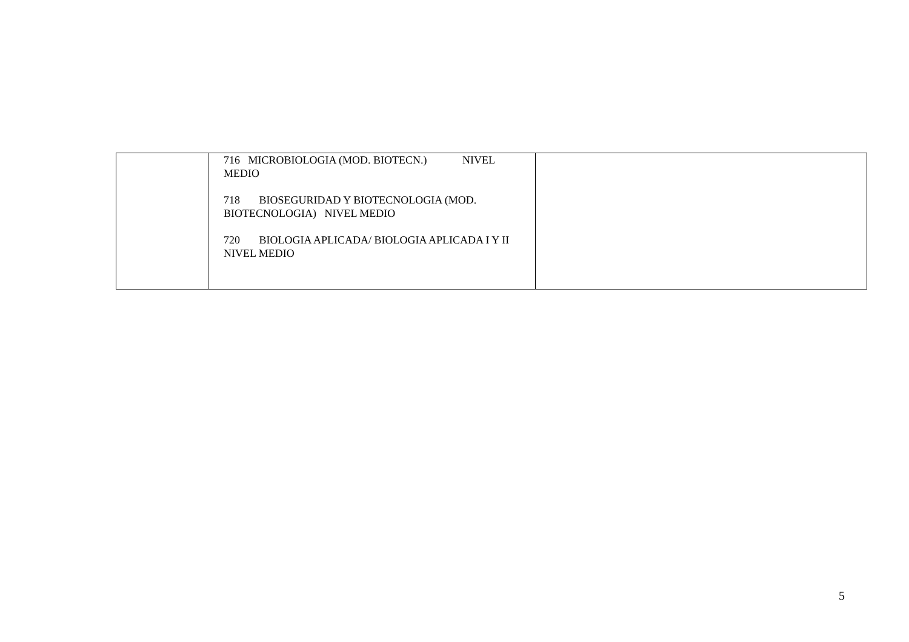| | 716 MICROBIOLOGIA (MOD. BIOTECN.) NIVEL MEDIO 718 BIOSEGURIDAD Y BIOTECNOLOGIA (MOD. BIOTECNOLOGIA) NIVEL MEDIO 720 BIOLOGIA APLICADA/ BIOLOGIA APLICADA I Y II NIVEL MEDIO | |
5